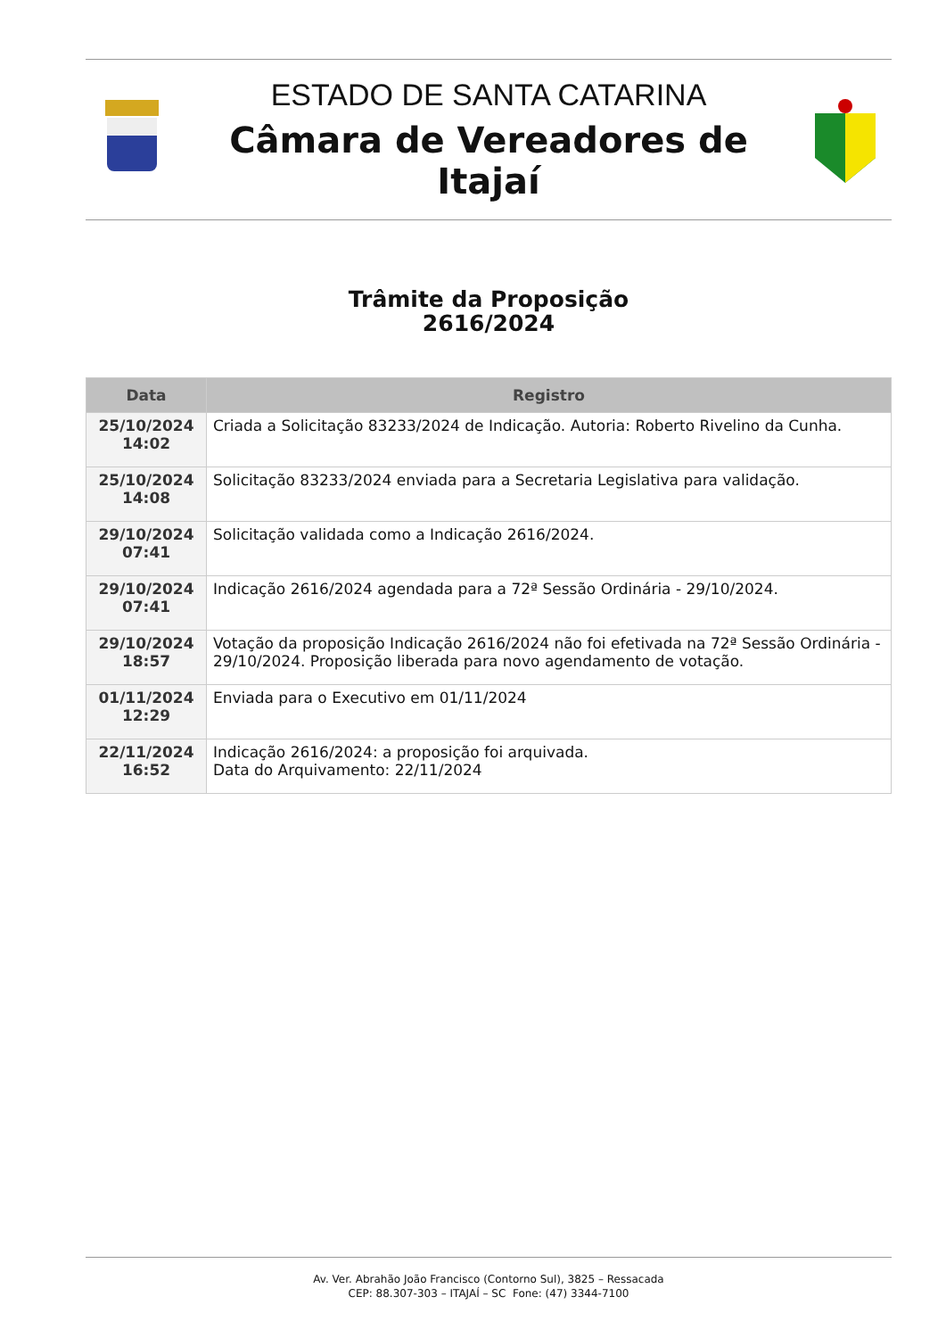ESTADO DE SANTA CATARINA
Câmara de Vereadores de Itajaí
Trâmite da Proposição
2616/2024
| Data | Registro |
| --- | --- |
| 25/10/2024 14:02 | Criada a Solicitação 83233/2024 de Indicação. Autoria: Roberto Rivelino da Cunha. |
| 25/10/2024 14:08 | Solicitação 83233/2024 enviada para a Secretaria Legislativa para validação. |
| 29/10/2024 07:41 | Solicitação validada como a Indicação 2616/2024. |
| 29/10/2024 07:41 | Indicação 2616/2024 agendada para a 72ª Sessão Ordinária - 29/10/2024. |
| 29/10/2024 18:57 | Votação da proposição Indicação 2616/2024 não foi efetivada na 72ª Sessão Ordinária - 29/10/2024. Proposição liberada para novo agendamento de votação. |
| 01/11/2024 12:29 | Enviada para o Executivo em 01/11/2024 |
| 22/11/2024 16:52 | Indicação 2616/2024: a proposição foi arquivada. Data do Arquivamento: 22/11/2024 |
Av. Ver. Abrahão João Francisco (Contorno Sul), 3825 – Ressacada
CEP: 88.307-303 – ITAJAÍ – SC Fone: (47) 3344-7100